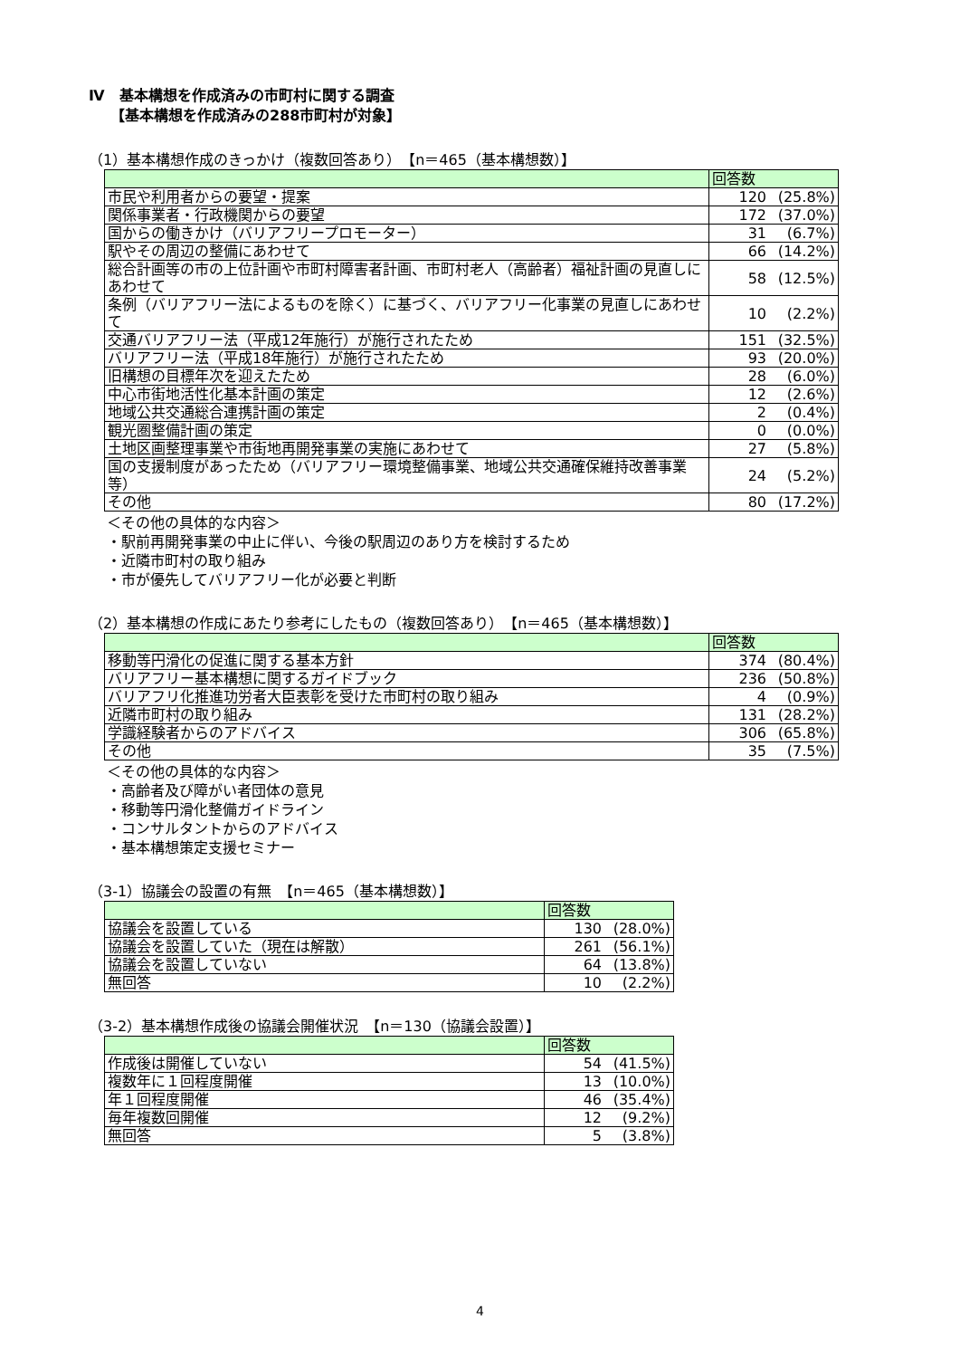Ⅳ　基本構想を作成済みの市町村に関する調査
【基本構想を作成済みの288市町村が対象】
（1）基本構想作成のきっかけ（複数回答あり）　【n＝465（基本構想数）】
| | 回答数 | |
| --- | --- | --- |
| 市民や利用者からの要望・提案 | 120 | (25.8%) |
| 関係事業者・行政機関からの要望 | 172 | (37.0%) |
| 国からの働きかけ（バリアフリープロモーター） | 31 | (6.7%) |
| 駅やその周辺の整備にあわせて | 66 | (14.2%) |
| 総合計画等の市の上位計画や市町村障害者計画、市町村老人（高齢者）福祉計画の見直しにあわせて | 58 | (12.5%) |
| 条例（バリアフリー法によるものを除く）に基づく、バリアフリー化事業の見直しにあわせて | 10 | (2.2%) |
| 交通バリアフリー法（平成12年施行）が施行されたため | 151 | (32.5%) |
| バリアフリー法（平成18年施行）が施行されたため | 93 | (20.0%) |
| 旧構想の目標年次を迎えたため | 28 | (6.0%) |
| 中心市街地活性化基本計画の策定 | 12 | (2.6%) |
| 地域公共交通総合連携計画の策定 | 2 | (0.4%) |
| 観光圏整備計画の策定 | 0 | (0.0%) |
| 土地区画整理事業や市街地再開発事業の実施にあわせて | 27 | (5.8%) |
| 国の支援制度があったため（バリアフリー環境整備事業、地域公共交通確保維持改善事業等） | 24 | (5.2%) |
| その他 | 80 | (17.2%) |
＜その他の具体的な内容＞
・駅前再開発事業の中止に伴い、今後の駅周辺のあり方を検討するため
・近隣市町村の取り組み
・市が優先してバリアフリー化が必要と判断
（2）基本構想の作成にあたり参考にしたもの（複数回答あり）　【n＝465（基本構想数）】
| | 回答数 | |
| --- | --- | --- |
| 移動等円滑化の促進に関する基本方針 | 374 | (80.4%) |
| バリアフリー基本構想に関するガイドブック | 236 | (50.8%) |
| バリアフリ化推進功労者大臣表彰を受けた市町村の取り組み | 4 | (0.9%) |
| 近隣市町村の取り組み | 131 | (28.2%) |
| 学識経験者からのアドバイス | 306 | (65.8%) |
| その他 | 35 | (7.5%) |
＜その他の具体的な内容＞
・高齢者及び障がい者団体の意見
・移動等円滑化整備ガイドライン
・コンサルタントからのアドバイス
・基本構想策定支援セミナー
（3-1）協議会の設置の有無　【n＝465（基本構想数）】
| | 回答数 | |
| --- | --- | --- |
| 協議会を設置している | 130 | (28.0%) |
| 協議会を設置していた（現在は解散） | 261 | (56.1%) |
| 協議会を設置していない | 64 | (13.8%) |
| 無回答 | 10 | (2.2%) |
（3-2）基本構想作成後の協議会開催状況　【n＝130（協議会設置）】
| | 回答数 | |
| --- | --- | --- |
| 作成後は開催していない | 54 | (41.5%) |
| 複数年に１回程度開催 | 13 | (10.0%) |
| 年１回程度開催 | 46 | (35.4%) |
| 毎年複数回開催 | 12 | (9.2%) |
| 無回答 | 5 | (3.8%) |
4